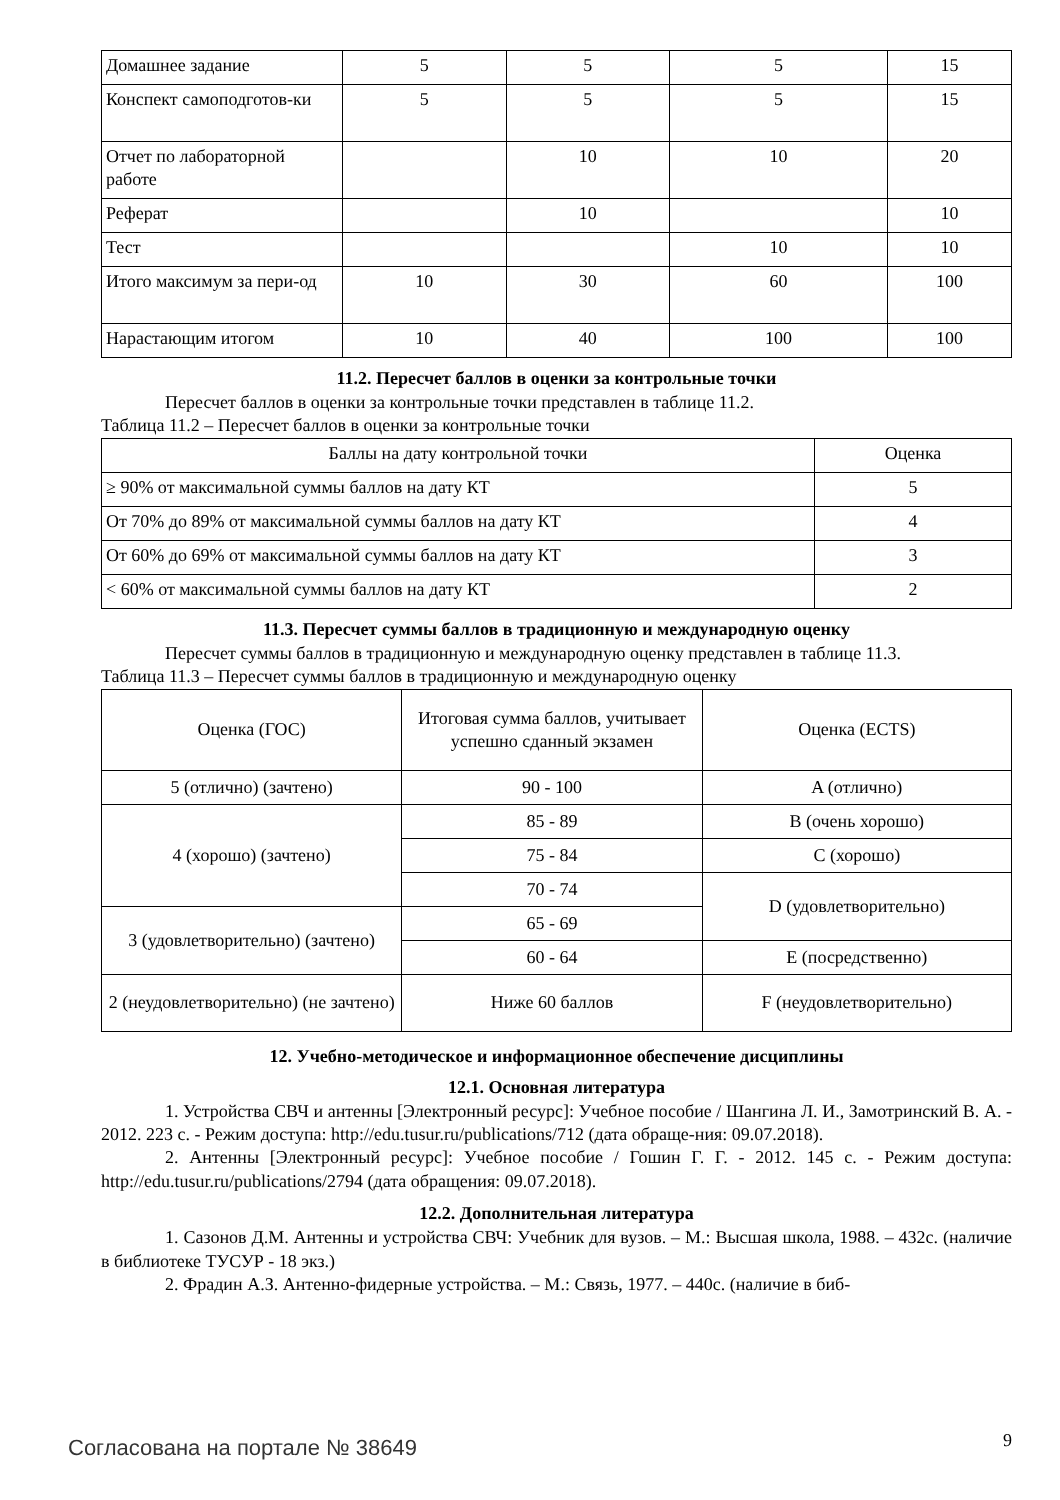| Домашнее задание | 5 | 5 | 5 | 15 |
| Конспект самоподготов-ки | 5 | 5 | 5 | 15 |
| Отчет по лабораторной работе | | 10 | 10 | 20 |
| Реферат | | 10 | | 10 |
| Тест | | | 10 | 10 |
| Итого максимум за пери-од | 10 | 30 | 60 | 100 |
| Нарастающим итогом | 10 | 40 | 100 | 100 |
11.2. Пересчет баллов в оценки за контрольные точки
Пересчет баллов в оценки за контрольные точки представлен в таблице 11.2.
Таблица 11.2 – Пересчет баллов в оценки за контрольные точки
| Баллы на дату контрольной точки | Оценка |
| --- | --- |
| ≥ 90% от максимальной суммы баллов на дату КТ | 5 |
| От 70% до 89% от максимальной суммы баллов на дату КТ | 4 |
| От 60% до 69% от максимальной суммы баллов на дату КТ | 3 |
| < 60% от максимальной суммы баллов на дату КТ | 2 |
11.3. Пересчет суммы баллов в традиционную и международную оценку
Пересчет суммы баллов в традиционную и международную оценку представлен в таблице 11.3.
Таблица 11.3 – Пересчет суммы баллов в традиционную и международную оценку
| Оценка (ГОС) | Итоговая сумма баллов, учитывает успешно сданный экзамен | Оценка (ECTS) |
| 5 (отлично) (зачтено) | 90 - 100 | A (отлично) |
| 4 (хорошо) (зачтено) | 85 - 89 | B (очень хорошо) |
| | 75 - 84 | C (хорошо) |
| | 70 - 74 | D (удовлетворительно) |
| 3 (удовлетворительно) (зачтено) | 65 - 69 | |
| | 60 - 64 | E (посредственно) |
| 2 (неудовлетворительно) (не зачтено) | Ниже 60 баллов | F (неудовлетворительно) |
12. Учебно-методическое и информационное обеспечение дисциплины
12.1. Основная литература
1. Устройства СВЧ и антенны [Электронный ресурс]: Учебное пособие / Шангина Л. И., Замотринский В. А. - 2012. 223 с. - Режим доступа: http://edu.tusur.ru/publications/712 (дата обраще-ния: 09.07.2018).
2. Антенны [Электронный ресурс]: Учебное пособие / Гошин Г. Г. - 2012. 145 с. - Режим доступа: http://edu.tusur.ru/publications/2794 (дата обращения: 09.07.2018).
12.2. Дополнительная литература
1. Сазонов Д.М. Антенны и устройства СВЧ: Учебник для вузов. – М.: Высшая школа, 1988. – 432с. (наличие в библиотеке ТУСУР - 18 экз.)
2. Фрадин А.З. Антенно-фидерные устройства. – М.: Связь, 1977. – 440с. (наличие в биб-
Согласована на портале № 38649 9